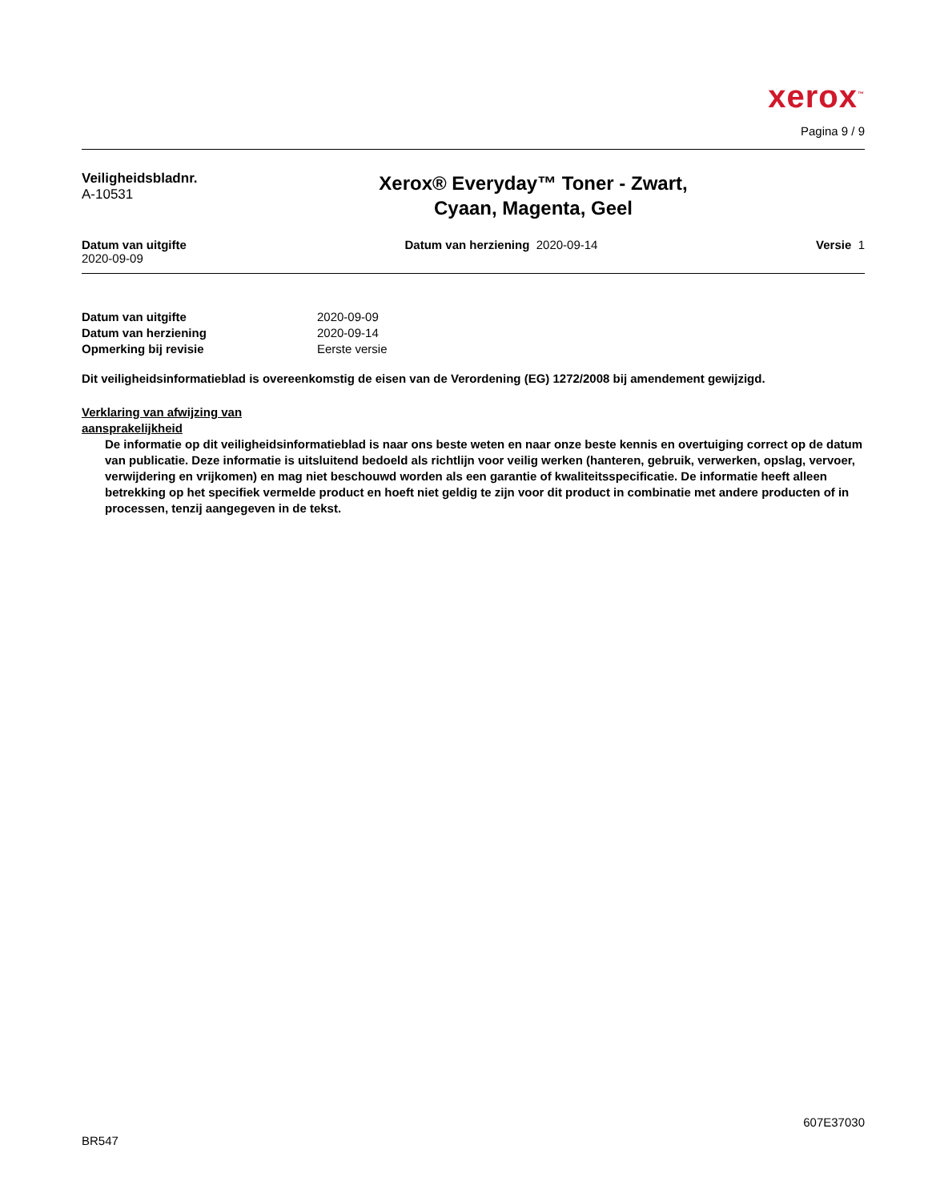xerox<sup>™</sup>
Pagina 9 / 9
Veiligheidsbladnr.
A-10531
Xerox® Everyday™ Toner - Zwart,
Cyaan, Magenta, Geel
Datum van uitgifte
2020-09-09
Datum van herziening 2020-09-14
Versie 1
| Datum van uitgifte | 2020-09-09 |
| Datum van herziening | 2020-09-14 |
| Opmerking bij revisie | Eerste versie |
Dit veiligheidsinformatieblad is overeenkomstig de eisen van de Verordening (EG) 1272/2008 bij amendement gewijzigd.
Verklaring van afwijzing van
aansprakelijkheid
De informatie op dit veiligheidsinformatieblad is naar ons beste weten en naar onze beste kennis en overtuiging correct op de datum van publicatie. Deze informatie is uitsluitend bedoeld als richtlijn voor veilig werken (hanteren, gebruik, verwerken, opslag, vervoer, verwijdering en vrijkomen) en mag niet beschouwd worden als een garantie of kwaliteitsspecificatie. De informatie heeft alleen betrekking op het specifiek vermelde product en hoeft niet geldig te zijn voor dit product in combinatie met andere producten of in processen, tenzij aangegeven in de tekst.
607E37030
BR547